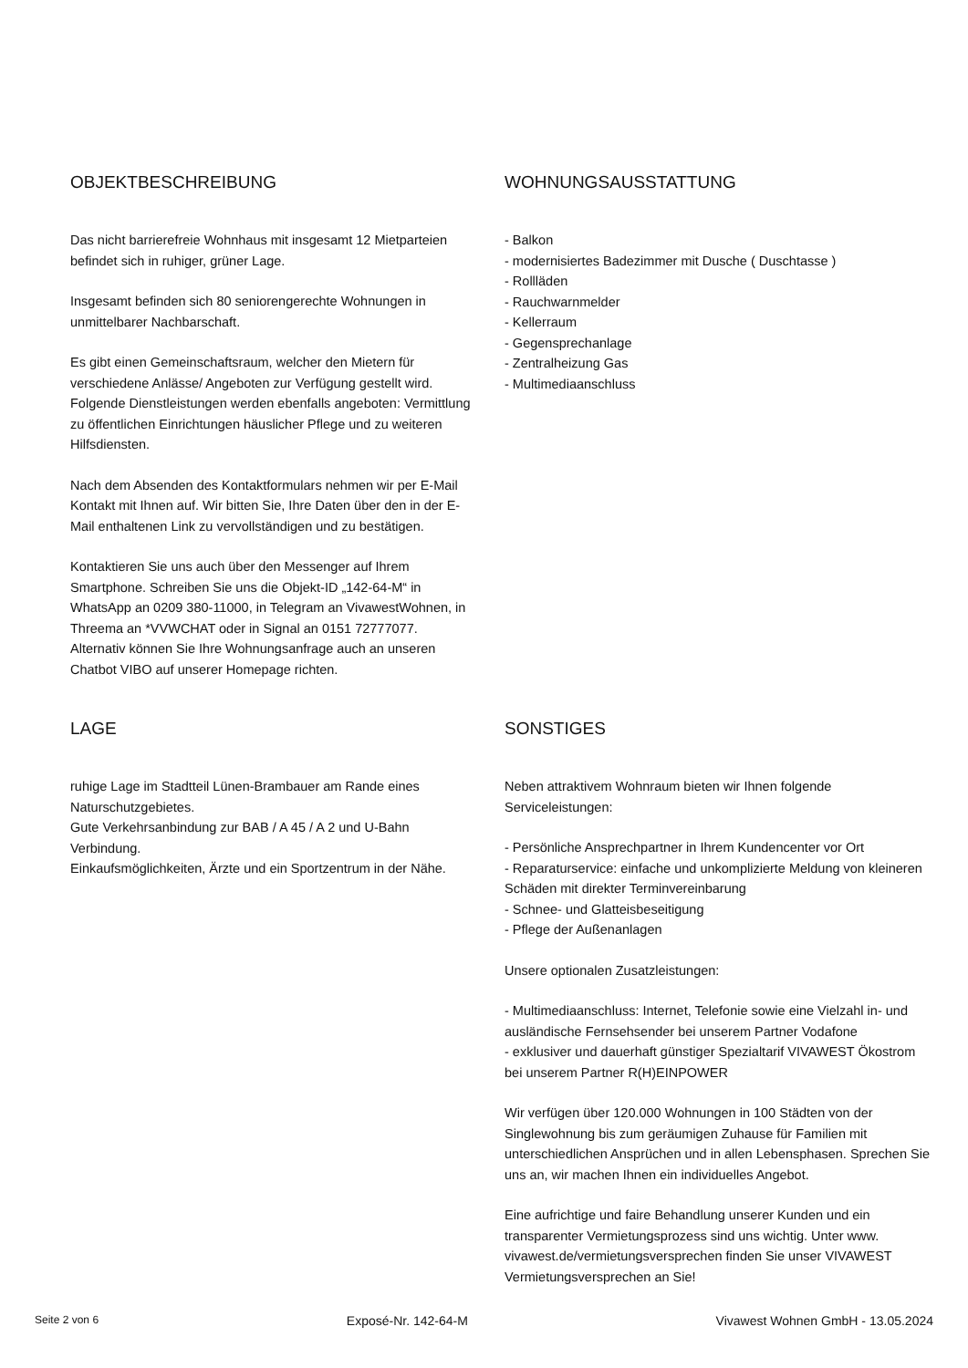OBJEKTBESCHREIBUNG
Das nicht barrierefreie Wohnhaus mit insgesamt 12 Mietparteien befindet sich in ruhiger, grüner Lage.
Insgesamt befinden sich 80 seniorengerechte Wohnungen in unmittelbarer Nachbarschaft.
Es gibt einen Gemeinschaftsraum, welcher den Mietern für verschiedene Anlässe/ Angeboten zur Verfügung gestellt wird. Folgende Dienstleistungen werden ebenfalls angeboten: Vermittlung zu öffentlichen Einrichtungen häuslicher Pflege und zu weiteren Hilfsdiensten.
Nach dem Absenden des Kontaktformulars nehmen wir per E-Mail Kontakt mit Ihnen auf. Wir bitten Sie, Ihre Daten über den in der E-Mail enthaltenen Link zu vervollständigen und zu bestätigen.
Kontaktieren Sie uns auch über den Messenger auf Ihrem Smartphone. Schreiben Sie uns die Objekt-ID „142-64-M“ in WhatsApp an 0209 380-11000, in Telegram an VivawestWohnen, in Threema an *VVWCHAT oder in Signal an 0151 72777077. Alternativ können Sie Ihre Wohnungsanfrage auch an unseren Chatbot VIBO auf unserer Homepage richten.
WOHNUNGSAUSSTATTUNG
- Balkon
- modernisiertes Badezimmer mit Dusche ( Duschtasse )
- Rollläden
- Rauchwarnmelder
- Kellerraum
- Gegensprechanlage
- Zentralheizung Gas
- Multimediaanschluss
LAGE
ruhige Lage im Stadtteil Lünen-Brambauer am Rande eines Naturschutzgebietes.
Gute Verkehrsanbindung zur BAB / A 45 / A 2 und U-Bahn Verbindung.
Einkaufsmöglichkeiten, Ärzte und ein Sportzentrum in der Nähe.
SONSTIGES
Neben attraktivem Wohnraum bieten wir Ihnen folgende Serviceleistungen:
- Persönliche Ansprechpartner in Ihrem Kundencenter vor Ort
- Reparaturservice: einfache und unkomplizierte Meldung von kleineren Schäden mit direkter Terminvereinbarung
- Schnee- und Glatteisbeseitigung
- Pflege der Außenanlagen
Unsere optionalen Zusatzleistungen:
- Multimediaanschluss: Internet, Telefonie sowie eine Vielzahl in- und ausländische Fernsehsender bei unserem Partner Vodafone
- exklusiver und dauerhaft günstiger Spezialtarif VIVAWEST Ökostrom bei unserem Partner R(H)EINPOWER
Wir verfügen über 120.000 Wohnungen in 100 Städten von der Singlewohnung bis zum geräumigen Zuhause für Familien mit unterschiedlichen Ansprüchen und in allen Lebensphasen. Sprechen Sie uns an, wir machen Ihnen ein individuelles Angebot.
Eine aufrichtige und faire Behandlung unserer Kunden und ein transparenter Vermietungsprozess sind uns wichtig. Unter www. vivawest.de/vermietungsversprechen finden Sie unser VIVAWEST Vermietungsversprechen an Sie!
Seite 2 von 6 Exposé-Nr. 142-64-M Vivawest Wohnen GmbH - 13.05.2024